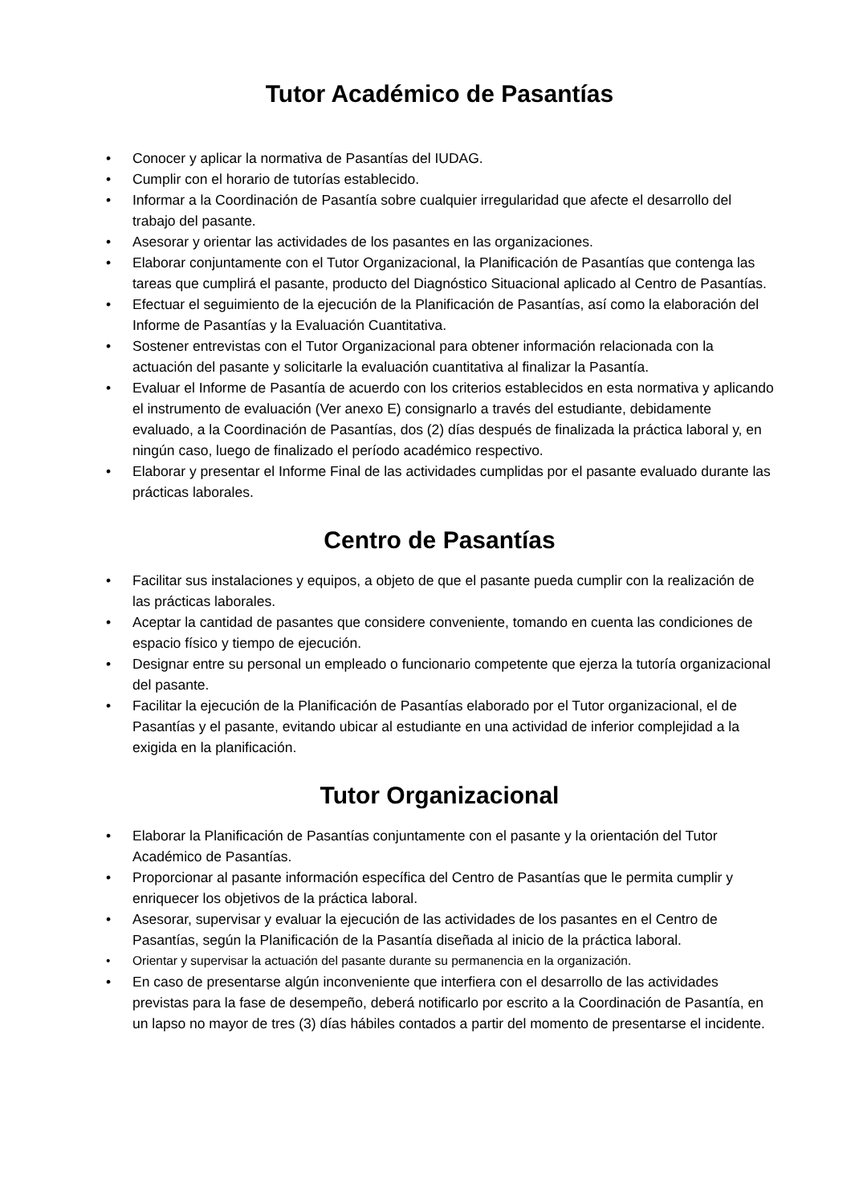Tutor Académico de Pasantías
• Conocer y aplicar la normativa de Pasantías del IUDAG.
• Cumplir con el horario de tutorías establecido.
• Informar a la Coordinación de Pasantía sobre cualquier irregularidad que afecte el desarrollo del trabajo del pasante.
• Asesorar y orientar las actividades de los pasantes en las organizaciones.
• Elaborar conjuntamente con el Tutor Organizacional, la Planificación de Pasantías que contenga las tareas que cumplirá el pasante, producto del Diagnóstico Situacional aplicado al Centro de Pasantías.
• Efectuar el seguimiento de la ejecución de la Planificación de Pasantías, así como la elaboración del Informe de Pasantías y la Evaluación Cuantitativa.
• Sostener entrevistas con el Tutor Organizacional para obtener información relacionada con la actuación del pasante y solicitarle la evaluación cuantitativa al finalizar la Pasantía.
• Evaluar el Informe de Pasantía de acuerdo con los criterios establecidos en esta normativa y aplicando el instrumento de evaluación (Ver anexo E) consignarlo a través del estudiante, debidamente evaluado, a la Coordinación de Pasantías, dos (2) días después de finalizada la práctica laboral y, en ningún caso, luego de finalizado el período académico respectivo.
• Elaborar y presentar el Informe Final de las actividades cumplidas por el pasante evaluado durante las prácticas laborales.
Centro de Pasantías
• Facilitar sus instalaciones y equipos, a objeto de que el pasante pueda cumplir con la realización de las prácticas laborales.
• Aceptar la cantidad de pasantes que considere conveniente, tomando en cuenta las condiciones de espacio físico y tiempo de ejecución.
• Designar entre su personal un empleado o funcionario competente que ejerza la tutoría organizacional del pasante.
• Facilitar la ejecución de la Planificación de Pasantías elaborado por el Tutor organizacional, el de Pasantías y el pasante, evitando ubicar al estudiante en una actividad de inferior complejidad a la exigida en la planificación.
Tutor Organizacional
• Elaborar la Planificación de Pasantías conjuntamente con el pasante y la orientación del Tutor Académico de Pasantías.
• Proporcionar al pasante información específica del Centro de Pasantías que le permita cumplir y enriquecer los objetivos de la práctica laboral.
• Asesorar, supervisar y evaluar la ejecución de las actividades de los pasantes en el Centro de Pasantías, según la Planificación de la Pasantía diseñada al inicio de la práctica laboral.
• Orientar y supervisar la actuación del pasante durante su permanencia en la organización.
• En caso de presentarse algún inconveniente que interfiera con el desarrollo de las actividades previstas para la fase de desempeño, deberá notificarlo por escrito a la Coordinación de Pasantía, en un lapso no mayor de tres (3) días hábiles contados a partir del momento de presentarse el incidente.